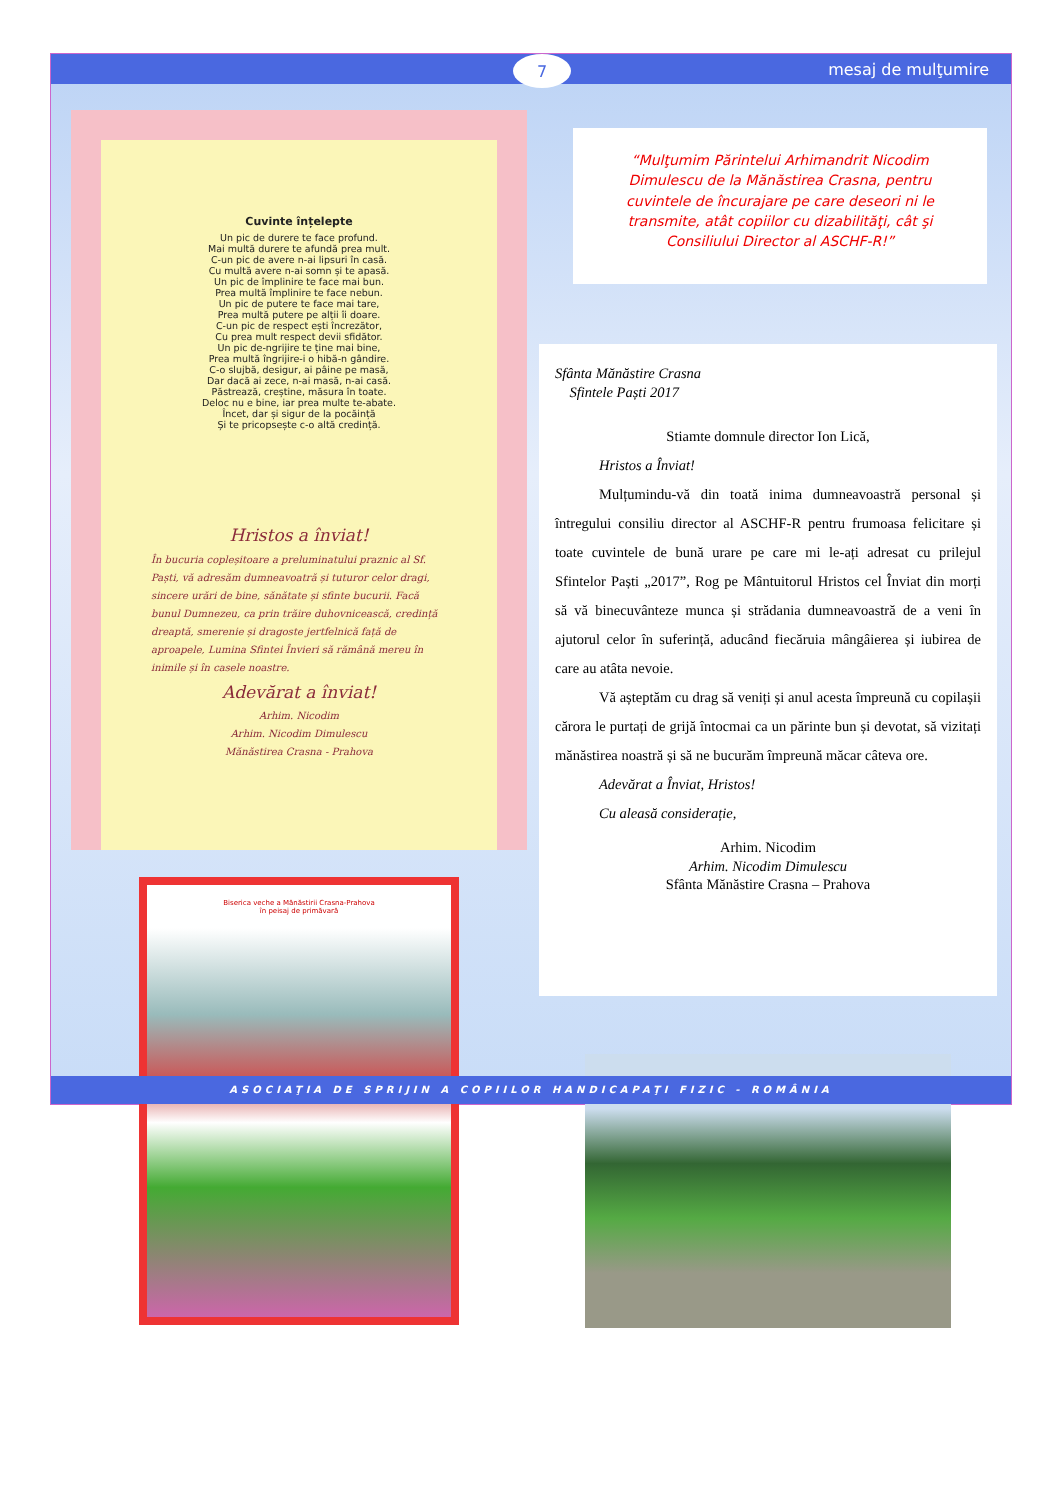7
mesaj de mulţumire
Cuvinte înțelepte
Un pic de durere te face profund.
Mai multă durere te afundă prea mult.
C-un pic de avere n-ai lipsuri în casă.
Cu multă avere n-ai somn și te apasă.
Un pic de împlinire te face mai bun.
Prea multă împlinire te face nebun.
Un pic de putere te face mai tare,
Prea multă putere pe alții îi doare.
C-un pic de respect ești încrezător,
Cu prea mult respect devii sfidător.
Un pic de-ngrijire te ține mai bine,
Prea multă îngrijire-i o hibă-n gândire.
C-o slujbă, desigur, ai pâine pe masă,
Dar dacă ai zece, n-ai masă, n-ai casă.
Păstrează, creștine, măsura în toate.
Deloc nu e bine, iar prea multe te-abate.
Încet, dar și sigur de la pocăință
Și te pricopsește c-o altă credință.
Hristos a înviat!
În bucuria copleșitoare a preluminatului praznic al Sf. Paști, vă adresăm dumneavoatră și tuturor celor dragi, sincere urări de bine, sănătate și sfinte bucurii. Facă bunul Dumnezeu, ca prin trăire duhovnicească, credință dreaptă, smerenie și dragoste jertfelnică față de aproapele, Lumina Sfintei Învieri să rămână mereu în inimile și în casele noastre.
Adevărat a înviat!
Arhim. Nicodim
Arhim. Nicodim Dimulescu
Mănăstirea Crasna - Prahova
“Mulţumim Părintelui Arhimandrit Nicodim Dimulescu de la Mănăstirea Crasna, pentru cuvintele de încurajare pe care deseori ni le transmite, atât copiilor cu dizabilităţi, cât şi Consiliului Director al ASCHF-R!”
Sfânta Mănăstire Crasna
Sfintele Paști 2017
Stiamte domnule director Ion Lică,
Hristos a Înviat!
Mulțumindu-vă din toată inima dumneavoastră personal și întregului consiliu director al ASCHF-R pentru frumoasa felicitare și toate cuvintele de bună urare pe care mi le-ați adresat cu prilejul Sfintelor Paști „2017”, Rog pe Mântuitorul Hristos cel Înviat din morți să vă binecuvânteze munca și strădania dumneavoastră de a veni în ajutorul celor în suferință, aducând fiecăruia mângâierea și iubirea de care au atâta nevoie.
Vă așteptăm cu drag să veniți și anul acesta împreună cu copilașii cărora le purtați de grijă întocmai ca un părinte bun și devotat, să vizitați mănăstirea noastră și să ne bucurăm împreună măcar câteva ore.
Adevărat a Înviat, Hristos!
Cu aleasă considerație,
Arhim. Nicodim
Arhim. Nicodim Dimulescu
Sfânta Mănăstire Crasna – Prahova
Biserica veche a Mănăstirii Crasna-Prahova
în peisaj de primăvară
ASOCIAŢIA DE SPRIJIN A COPIILOR HANDICAPAŢI FIZIC - ROMÂNIA